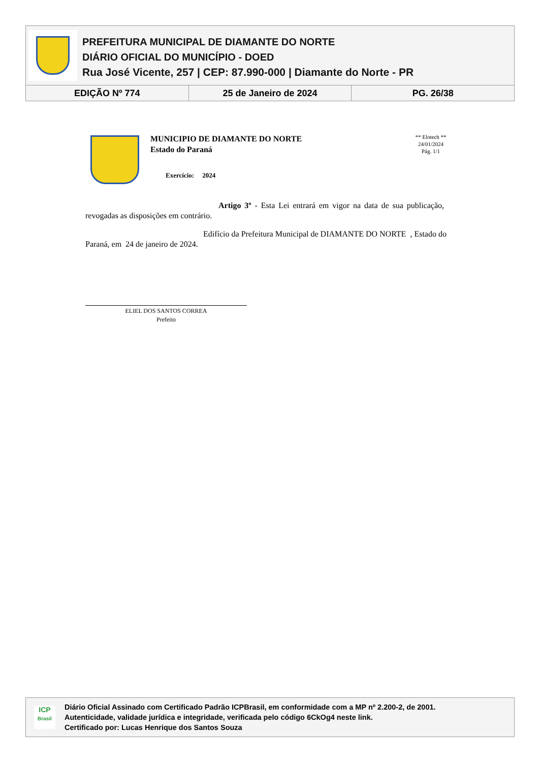PREFEITURA MUNICIPAL DE DIAMANTE DO NORTE
DIÁRIO OFICIAL DO MUNICÍPIO - DOED
Rua José Vicente, 257 | CEP: 87.990-000 | Diamante do Norte - PR
EDIÇÃO Nº 774 25 de Janeiro de 2024 PG. 26/38
MUNICIPIO DE DIAMANTE DO NORTE
Estado do Paraná
Exercício: 2024
** Elotech **
24/01/2024
Pág. 1/1
Artigo 3º - Esta Lei entrará em vigor na data de sua publicação, revogadas as disposições em contrário.
Edifício da Prefeitura Municipal de DIAMANTE DO NORTE , Estado do Paraná, em 24 de janeiro de 2024.
ELIEL DOS SANTOS CORREA
Prefeito
ICP
Brasil
Diário Oficial Assinado com Certificado Padrão ICPBrasil, em conformidade com a MP nº 2.200-2, de 2001.
Autenticidade, validade jurídica e integridade, verificada pelo código 6CkOg4 neste link.
Certificado por: Lucas Henrique dos Santos Souza